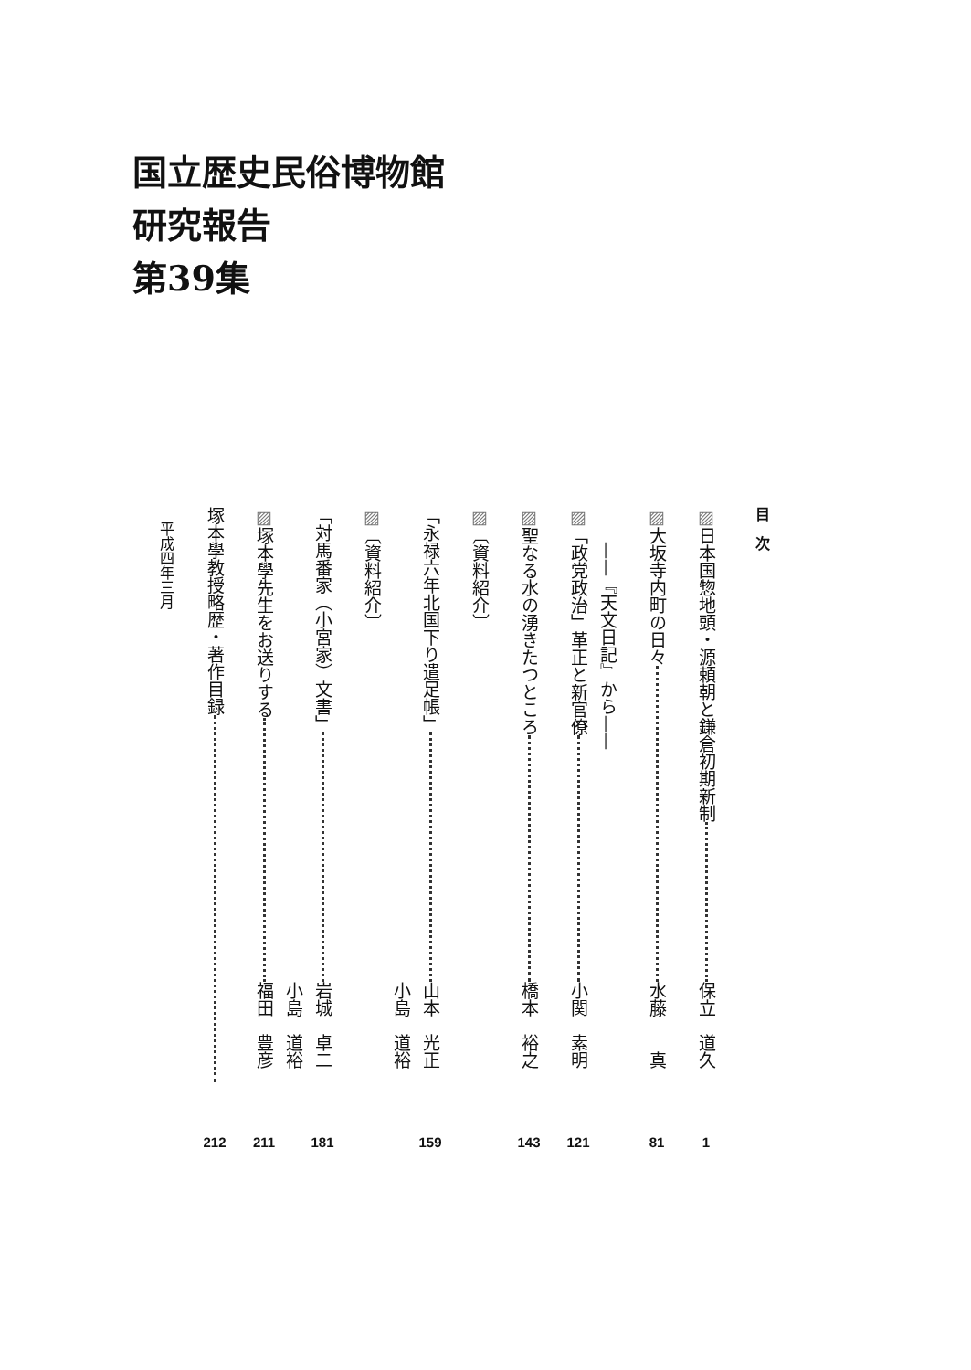国立歴史民俗博物館
研究報告
第39集
目　次
▨日本国惣地頭・源頼朝と鎌倉初期新制 保立　道久 1
▨大坂寺内町の日々 水藤　　真 81
　　——『天文日記』から——
▨「政党政治」革正と新官僚 小関　素明 121
▨聖なる水の湧きたつところ 橋本　裕之 143
▨〔資料紹介〕
「永禄六年北国下り遣足帳」 山本　光正 159
小島　道裕
▨〔資料紹介〕
「対馬番家（小宮家）文書」 岩城　卓二 181
小島　道裕
▨塚本學先生をお送りする 福田　豊彦 211
塚本學教授略歴・著作目録 212
　平成四年三月